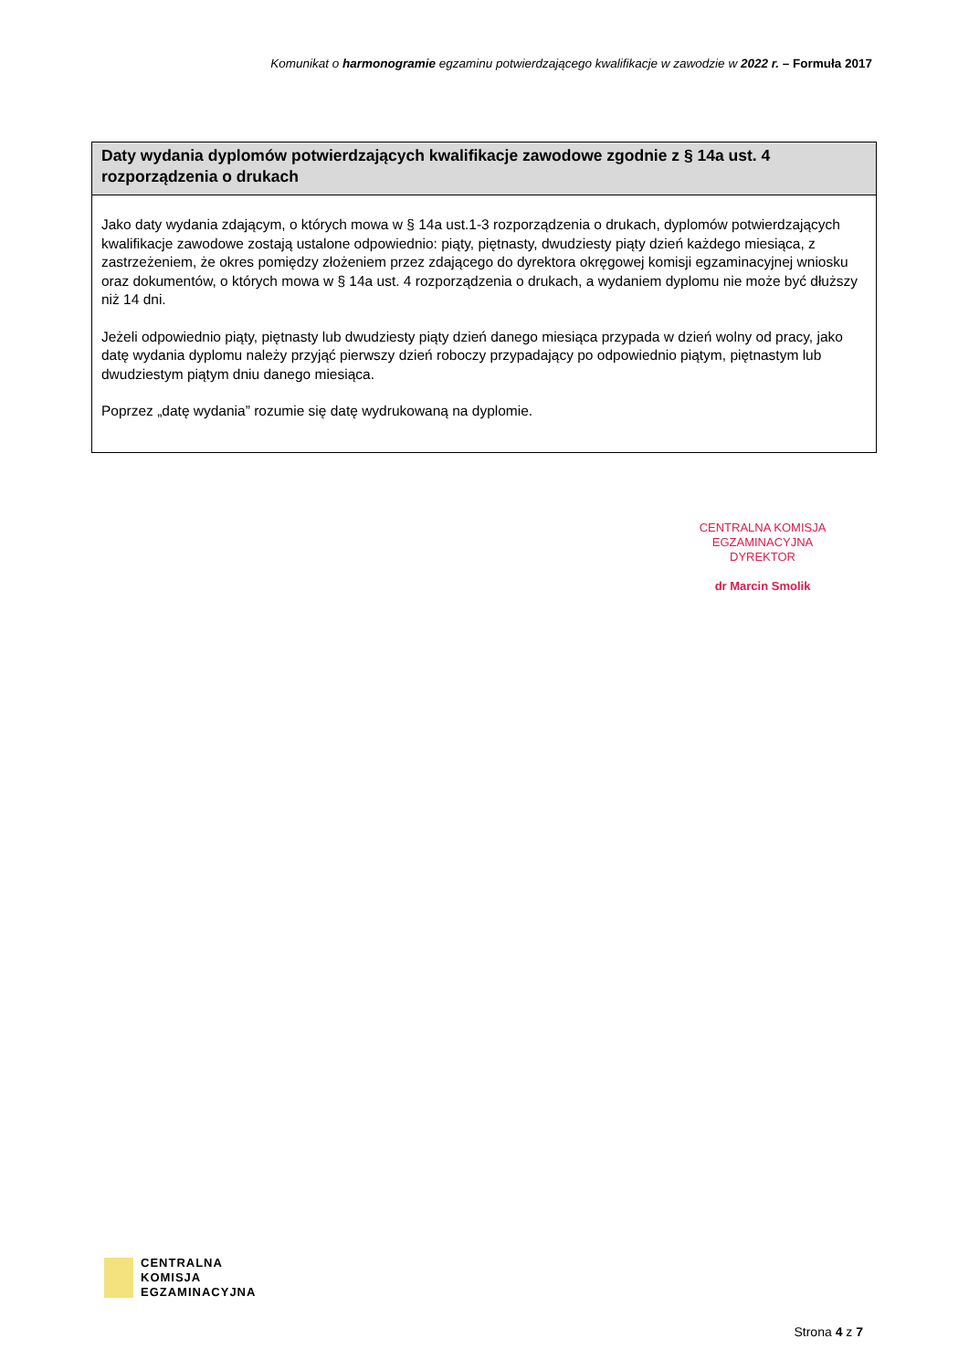Komunikat o harmonogramie egzaminu potwierdzającego kwalifikacje w zawodzie w 2022 r. – Formuła 2017
Daty wydania dyplomów potwierdzających kwalifikacje zawodowe zgodnie z § 14a ust. 4 rozporządzenia o drukach
Jako daty wydania zdającym, o których mowa w § 14a ust.1-3 rozporządzenia o drukach, dyplomów potwierdzających kwalifikacje zawodowe zostają ustalone odpowiednio: piąty, piętnasty, dwudziesty piąty dzień każdego miesiąca, z zastrzeżeniem, że okres pomiędzy złożeniem przez zdającego do dyrektora okręgowej komisji egzaminacyjnej wniosku oraz dokumentów, o których mowa w § 14a ust. 4 rozporządzenia o drukach, a wydaniem dyplomu nie może być dłuższy niż 14 dni.
Jeżeli odpowiednio piąty, piętnasty lub dwudziesty piąty dzień danego miesiąca przypada w dzień wolny od pracy, jako datę wydania dyplomu należy przyjąć pierwszy dzień roboczy przypadający po odpowiednio piątym, piętnastym lub dwudziestym piątym dniu danego miesiąca.
Poprzez „datę wydania” rozumie się datę wydrukowaną na dyplomie.
CENTRALNA KOMISJA EGZAMINACYJNA
DYREKTOR
dr Marcin Smolik
CENTRALNA
KOMISJA
EGZAMINACYJNA
Strona 4 z 7